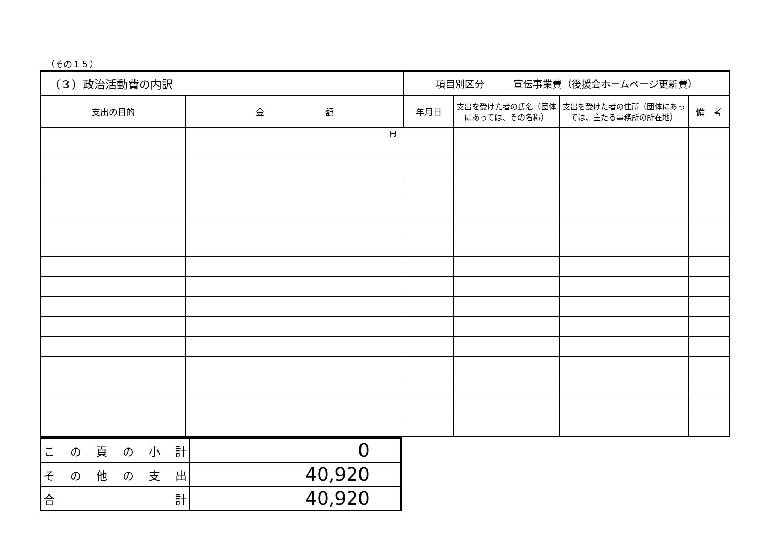（その１５）
| （３）政治活動費の内訳 | | 項目別区分 宣伝事業費（後援会ホームページ更新費） | | | |
| --- | --- | --- | --- | --- | --- |
| 支出の目的 | 金 額 | 年月日 | 支出を受けた者の氏名（団体にあっては、その名称） | 支出を受けた者の住所（団体にあっては、主たる事務所の所在地） | 備 考 |
| | 円 | | | | |
| この頁の小計 | 0 |
| その他の支出 | 40,920 |
| 合 計 | 40,920 |